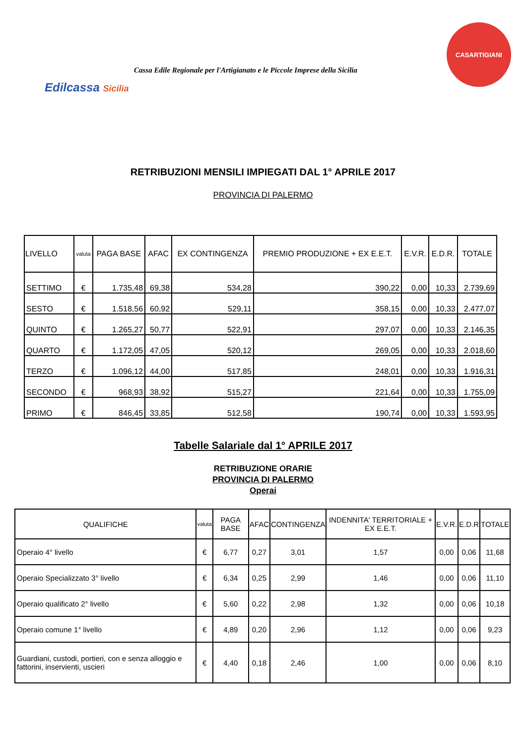Edilcassa Sicilia
Cassa Edile Regionale per l'Artigianato e le Piccole Imprese della Sicilia
CASARTIGIANI
RETRIBUZIONI MENSILI IMPIEGATI DAL 1° APRILE 2017
PROVINCIA DI PALERMO
| LIVELLO | valuta | PAGA BASE | AFAC | EX CONTINGENZA | PREMIO PRODUZIONE + EX E.E.T. | E.V.R. | E.D.R. | TOTALE |
| --- | --- | --- | --- | --- | --- | --- | --- | --- |
| SETTIMO | € | 1.735,48 | 69,38 | 534,28 | 390,22 | 0,00 | 10,33 | 2.739,69 |
| SESTO | € | 1.518,56 | 60,92 | 529,11 | 358,15 | 0,00 | 10,33 | 2.477,07 |
| QUINTO | € | 1.265,27 | 50,77 | 522,91 | 297,07 | 0,00 | 10,33 | 2.146,35 |
| QUARTO | € | 1.172,05 | 47,05 | 520,12 | 269,05 | 0,00 | 10,33 | 2.018,60 |
| TERZO | € | 1.096,12 | 44,00 | 517,85 | 248,01 | 0,00 | 10,33 | 1.916,31 |
| SECONDO | € | 968,93 | 38,92 | 515,27 | 221,64 | 0,00 | 10,33 | 1.755,09 |
| PRIMO | € | 846,45 | 33,85 | 512,58 | 190,74 | 0,00 | 10,33 | 1.593,95 |
Tabelle Salariale dal 1° APRILE 2017
RETRIBUZIONE ORARIE
PROVINCIA DI PALERMO
Operai
| QUALIFICHE | valuta | PAGA BASE | AFAC | CONTINGENZA | INDENNITA' TERRITORIALE + EX E.E.T. | E.V.R. | E.D.R | TOTALE |
| --- | --- | --- | --- | --- | --- | --- | --- | --- |
| Operaio 4° livello | € | 6,77 | 0,27 | 3,01 | 1,57 | 0,00 | 0,06 | 11,68 |
| Operaio Specializzato 3° livello | € | 6,34 | 0,25 | 2,99 | 1,46 | 0,00 | 0,06 | 11,10 |
| Operaio qualificato 2° livello | € | 5,60 | 0,22 | 2,98 | 1,32 | 0,00 | 0,06 | 10,18 |
| Operaio comune 1° livello | € | 4,89 | 0,20 | 2,96 | 1,12 | 0,00 | 0,06 | 9,23 |
| Guardiani, custodi, portieri, con e senza alloggio e fattorini, inservienti, uscieri | € | 4,40 | 0,18 | 2,46 | 1,00 | 0,00 | 0,06 | 8,10 |